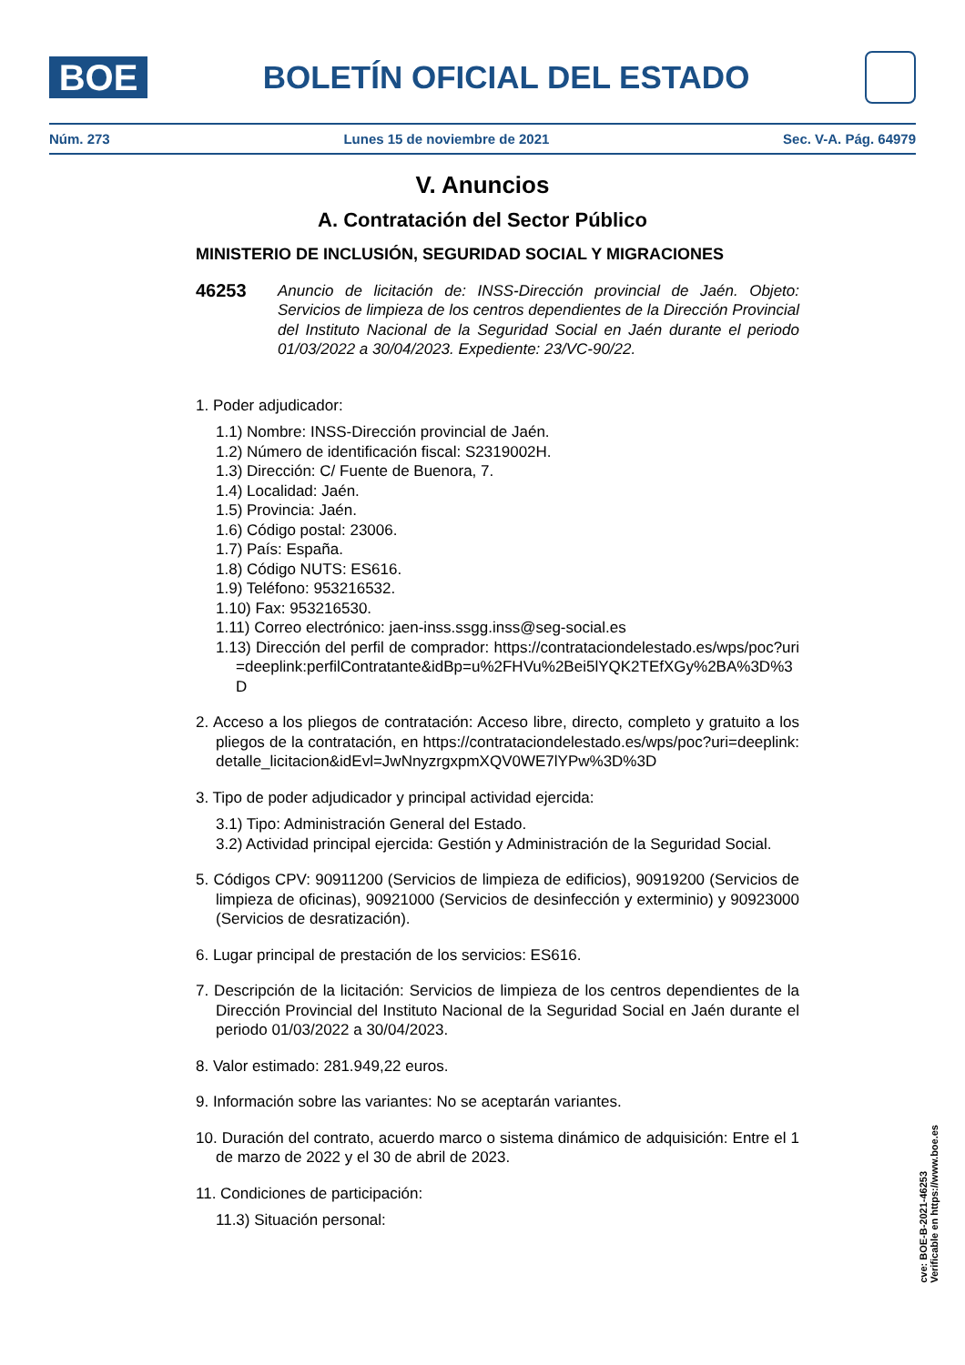BOE
BOLETÍN OFICIAL DEL ESTADO
Núm. 273 Lunes 15 de noviembre de 2021 Sec. V-A. Pág. 64979
V. Anuncios
A. Contratación del Sector Público
MINISTERIO DE INCLUSIÓN, SEGURIDAD SOCIAL Y MIGRACIONES
46253
Anuncio de licitación de: INSS-Dirección provincial de Jaén. Objeto: Servicios de limpieza de los centros dependientes de la Dirección Provincial del Instituto Nacional de la Seguridad Social en Jaén durante el periodo 01/03/2022 a 30/04/2023. Expediente: 23/VC-90/22.
1. Poder adjudicador:
1.1) Nombre: INSS-Dirección provincial de Jaén.
1.2) Número de identificación fiscal: S2319002H.
1.3) Dirección: C/ Fuente de Buenora, 7.
1.4) Localidad: Jaén.
1.5) Provincia: Jaén.
1.6) Código postal: 23006.
1.7) País: España.
1.8) Código NUTS: ES616.
1.9) Teléfono: 953216532.
1.10) Fax: 953216530.
1.11) Correo electrónico: jaen-inss.ssgg.inss@seg-social.es
1.13) Dirección del perfil de comprador: https://contrataciondelestado.es/wps/poc?uri=deeplink:perfilContratante&idBp=u%2FHVu%2Bei5lYQK2TEfXGy%2BA%3D%3D
2. Acceso a los pliegos de contratación: Acceso libre, directo, completo y gratuito a los pliegos de la contratación, en https://contrataciondelestado.es/wps/poc?uri=deeplink:detalle_licitacion&idEvl=JwNnyzrgxpmXQV0WE7lYPw%3D%3D
3. Tipo de poder adjudicador y principal actividad ejercida:
3.1) Tipo: Administración General del Estado.
3.2) Actividad principal ejercida: Gestión y Administración de la Seguridad Social.
5. Códigos CPV: 90911200 (Servicios de limpieza de edificios), 90919200 (Servicios de limpieza de oficinas), 90921000 (Servicios de desinfección y exterminio) y 90923000 (Servicios de desratización).
6. Lugar principal de prestación de los servicios: ES616.
7. Descripción de la licitación: Servicios de limpieza de los centros dependientes de la Dirección Provincial del Instituto Nacional de la Seguridad Social en Jaén durante el periodo 01/03/2022 a 30/04/2023.
8. Valor estimado: 281.949,22 euros.
9. Información sobre las variantes: No se aceptarán variantes.
10. Duración del contrato, acuerdo marco o sistema dinámico de adquisición: Entre el 1 de marzo de 2022 y el 30 de abril de 2023.
11. Condiciones de participación:
11.3) Situación personal:
cve: BOE-B-2021-46253
Verificable en https://www.boe.es